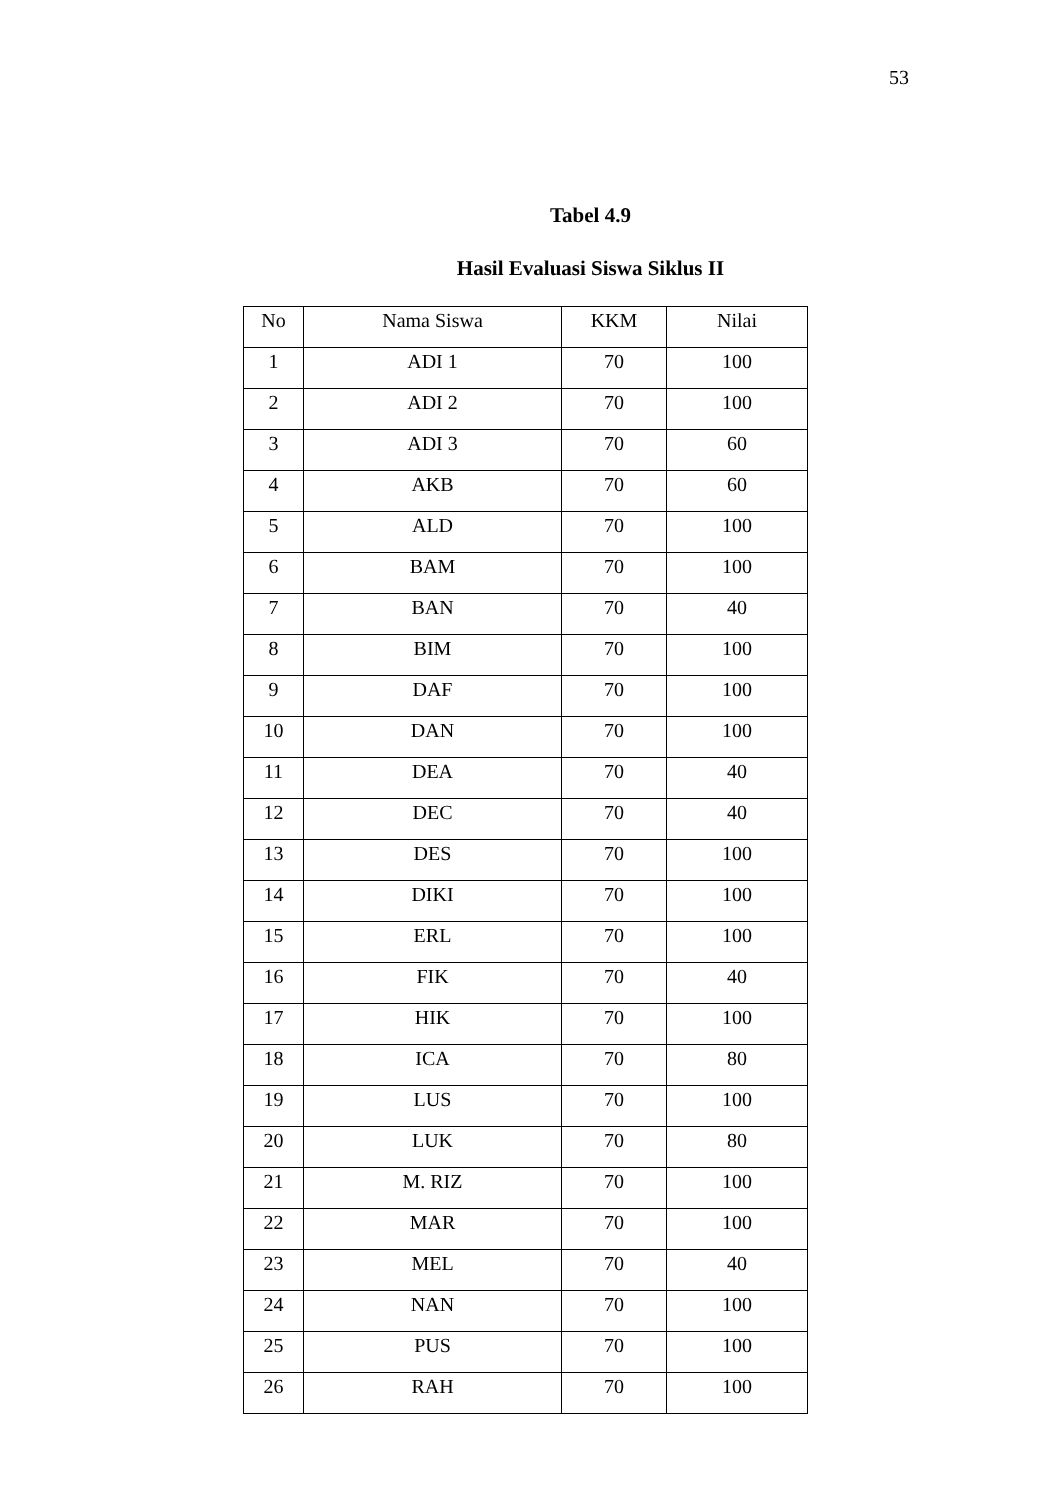53
Tabel 4.9
Hasil Evaluasi Siswa Siklus II
| No | Nama Siswa | KKM | Nilai |
| --- | --- | --- | --- |
| 1 | ADI 1 | 70 | 100 |
| 2 | ADI 2 | 70 | 100 |
| 3 | ADI 3 | 70 | 60 |
| 4 | AKB | 70 | 60 |
| 5 | ALD | 70 | 100 |
| 6 | BAM | 70 | 100 |
| 7 | BAN | 70 | 40 |
| 8 | BIM | 70 | 100 |
| 9 | DAF | 70 | 100 |
| 10 | DAN | 70 | 100 |
| 11 | DEA | 70 | 40 |
| 12 | DEC | 70 | 40 |
| 13 | DES | 70 | 100 |
| 14 | DIKI | 70 | 100 |
| 15 | ERL | 70 | 100 |
| 16 | FIK | 70 | 40 |
| 17 | HIK | 70 | 100 |
| 18 | ICA | 70 | 80 |
| 19 | LUS | 70 | 100 |
| 20 | LUK | 70 | 80 |
| 21 | M. RIZ | 70 | 100 |
| 22 | MAR | 70 | 100 |
| 23 | MEL | 70 | 40 |
| 24 | NAN | 70 | 100 |
| 25 | PUS | 70 | 100 |
| 26 | RAH | 70 | 100 |